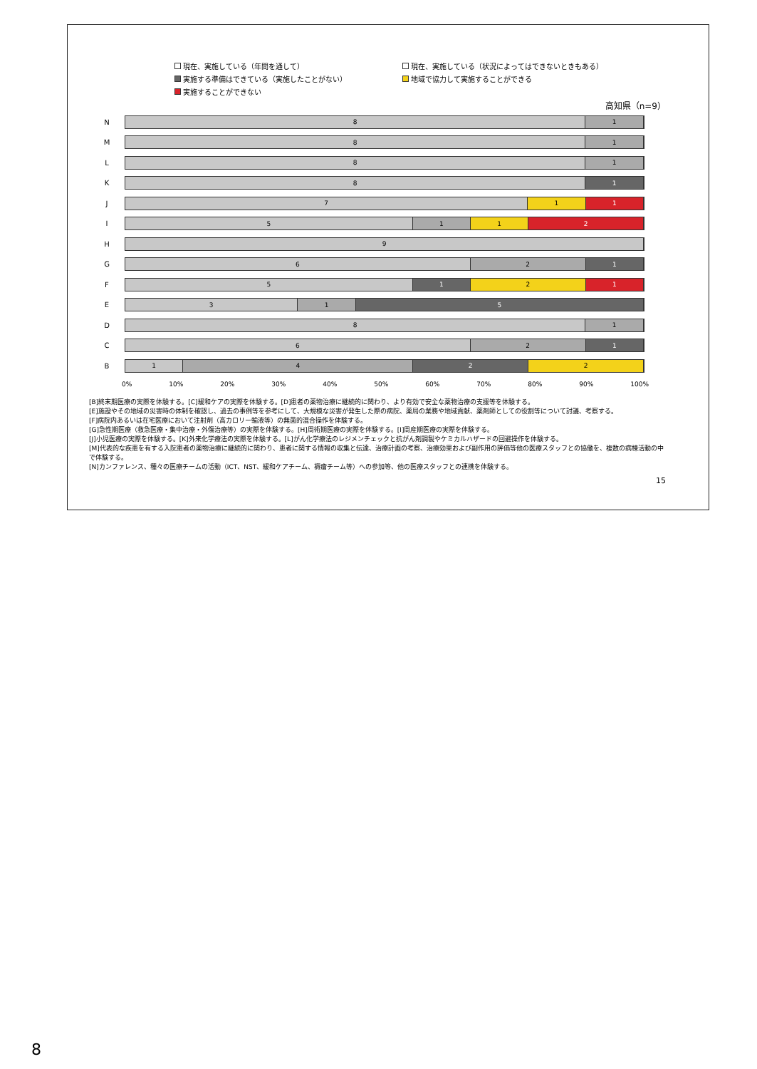現在、実施している（年間を通して）
現在、実施している（状況によってはできないときもある）
実施する準備はできている（実施したことがない）
地域で協力して実施することができる
実施することができない
高知県（n=9）
N
8 1
M
8 1
L
8 1
K
8 1
J
7 1 1
I
5 1 1 2
H
9
G
6 2 1
F
5 1 2 1
E
3 1 5
D
8 1
C
6 2 1
B
1 4 2 2
0% 10% 20% 30% 40% 50% 60% 70% 80% 90% 100%
[B]終末期医療の実際を体験する。[C]緩和ケアの実際を体験する。[D]患者の薬物治療に継続的に関わり、より有効で安全な薬物治療の支援等を体験する。
[E]施設やその地域の災害時の体制を確認し、過去の事例等を参考にして、大規模な災害が発生した際の病院、薬局の業務や地域貢献、薬剤師としての役割等について討議、考察する。
[F]病院内あるいは在宅医療において注射剤（高カロリー輸液等）の無菌的混合操作を体験する。
[G]急性期医療（救急医療・集中治療・外傷治療等）の実際を体験する。[H]周術期医療の実際を体験する。[I]周産期医療の実際を体験する。
[J]小児医療の実際を体験する。[K]外来化学療法の実際を体験する。[L]がん化学療法のレジメンチェックと抗がん剤調製やケミカルハザードの回避操作を体験する。
[M]代表的な疾患を有する入院患者の薬物治療に継続的に関わり、患者に関する情報の収集と伝達、治療計画の考察、治療効果および副作用の評価等他の医療スタッフとの協働を、複数の病棟活動の中で体験する。
[N]カンファレンス、種々の医療チームの活動（ICT、NST、緩和ケアチーム、褥瘡チーム等）への参加等、他の医療スタッフとの連携を体験する。
15
8